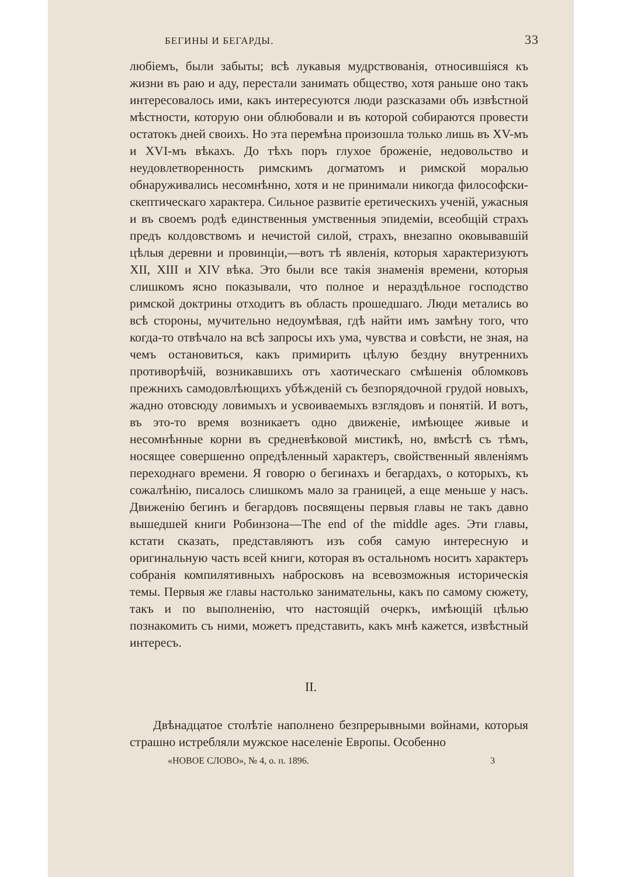БЕГИНЫ И БЕГАРДЫ. 33
любіемъ, были забыты; всѣ лукавыя мудрствованія, относившіяся къ жизни въ раю и аду, перестали занимать общество, хотя раньше оно такъ интересовалось ими, какъ интересуются люди разсказами объ извѣстной мѣстности, которую они облюбовали и въ которой собираются провести остатокъ дней своихъ. Но эта перемѣна произошла только лишь въ XV-мъ и XVI-мъ вѣкахъ. До тѣхъ поръ глухое броженіе, недовольство и неудовлетворенность римскимъ догматомъ и римской моралью обнаруживались несомнѣнно, хотя и не принимали никогда философски-скептическаго характера. Сильное развитіе еретическихъ ученій, ужасныя и въ своемъ родѣ единственныя умственныя эпидеміи, всеобщій страхъ предъ колдовствомъ и нечистой силой, страхъ, внезапно оковывавшій цѣлыя деревни и провинціи,—вотъ тѣ явленія, которыя характеризуютъ XII, XIII и XIV вѣка. Это были все такія знаменія времени, которыя слишкомъ ясно показывали, что полное и нераздѣльное господство римской доктрины отходитъ въ область прошедшаго. Люди метались во всѣ стороны, мучительно недоумѣвая, гдѣ найти имъ замѣну того, что когда-то отвѣчало на всѣ запросы ихъ ума, чувства и совѣсти, не зная, на чемъ остановиться, какъ примирить цѣлую бездну внутреннихъ противорѣчій, возникавшихъ отъ хаотическаго смѣшенія обломковъ прежнихъ самодовлѣющихъ убѣжденій съ безпорядочной грудой новыхъ, жадно отовсюду ловимыхъ и усвоиваемыхъ взглядовъ и понятій. И вотъ, въ это-то время возникаетъ одно движеніе, имѣющее живые и несомнѣнные корни въ средневѣковой мистикѣ, но, вмѣстѣ съ тѣмъ, носящее совершенно опредѣленный характеръ, свойственный явленіямъ переходнаго времени. Я говорю о бегинахъ и бегардахъ, о которыхъ, къ сожалѣнію, писалось слишкомъ мало за границей, а еще меньше у насъ. Движенію бегинъ и бегардовъ посвящены первыя главы не такъ давно вышедшей книги Робинзона—The end of the middle ages. Эти главы, кстати сказать, представляютъ изъ собя самую интересную и оригинальную часть всей книги, которая въ остальномъ носитъ характеръ собранія компилятивныхъ набросковъ на всевозможныя историческія темы. Первыя же главы настолько занимательны, какъ по самому сюжету, такъ и по выполненію, что настоящій очеркъ, имѣющій цѣлью познакомить съ ними, можетъ представить, какъ мнѣ кажется, извѣстный интересъ.
II.
Двѣнадцатое столѣтіе наполнено безпрерывными войнами, которыя страшно истребляли мужское населеніе Европы. Особенно
«НОВОЕ СЛОВО», № 4, о. п. 1896. 3